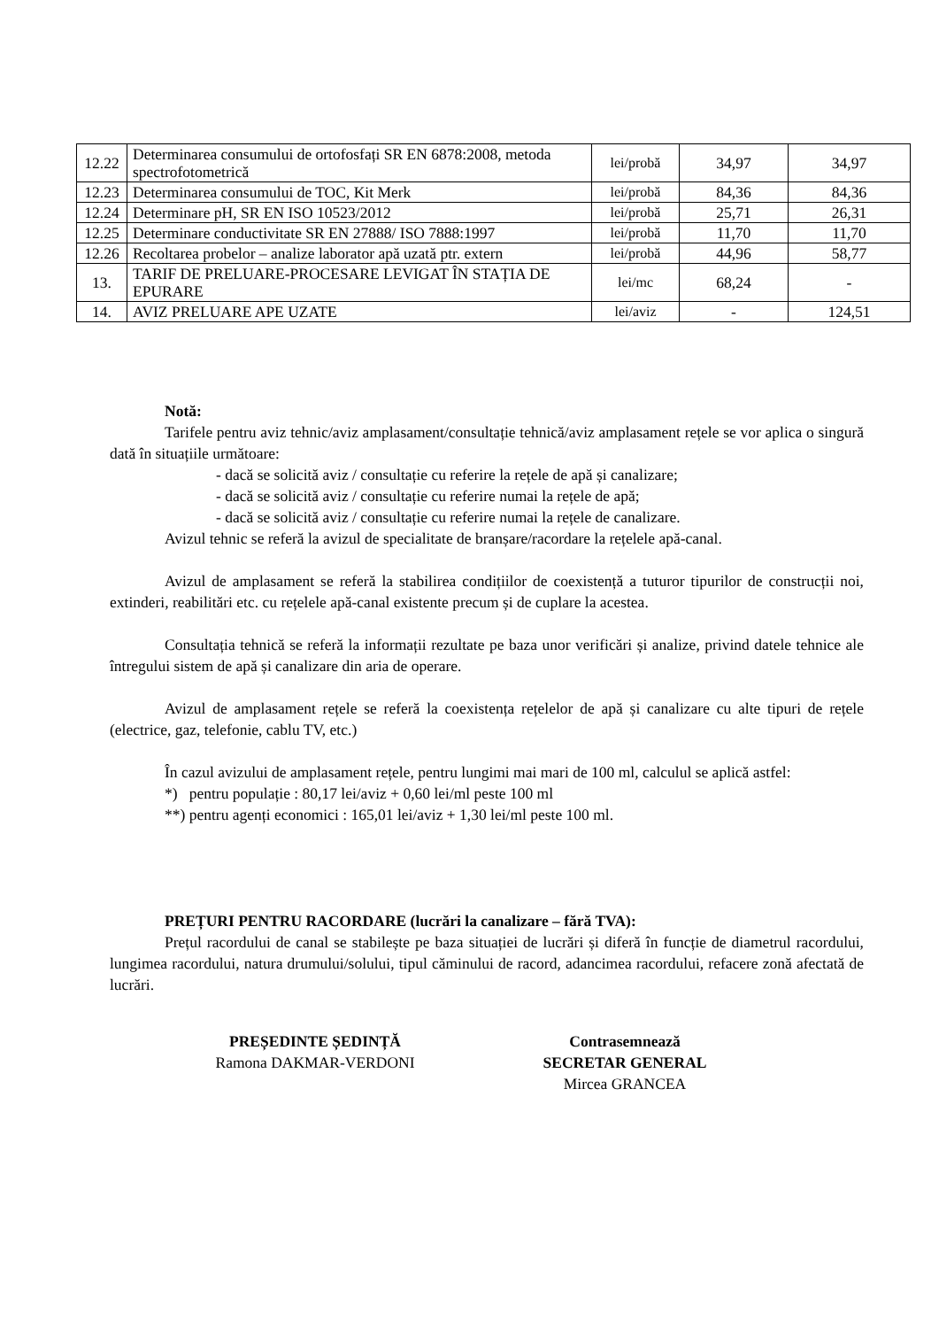| 12.22 | Determinarea consumului de ortofosfați SR EN 6878:2008, metoda spectrofotometrică | lei/probă | 34,97 | 34,97 |
| 12.23 | Determinarea consumului de TOC, Kit Merk | lei/probă | 84,36 | 84,36 |
| 12.24 | Determinare pH, SR EN ISO 10523/2012 | lei/probă | 25,71 | 26,31 |
| 12.25 | Determinare conductivitate SR EN 27888/ ISO 7888:1997 | lei/probă | 11,70 | 11,70 |
| 12.26 | Recoltarea probelor – analize laborator apă uzată ptr. extern | lei/probă | 44,96 | 58,77 |
| 13. | TARIF DE PRELUARE-PROCESARE LEVIGAT ÎN STAȚIA DE EPURARE | lei/mc | 68,24 | - |
| 14. | AVIZ PRELUARE APE UZATE | lei/aviz | - | 124,51 |
Notă:
Tarifele pentru aviz tehnic/aviz amplasament/consultație tehnică/aviz amplasament rețele se vor aplica o singură dată în situațiile următoare:
- dacă se solicită aviz / consultație cu referire la rețele de apă și canalizare;
- dacă se solicită aviz / consultație cu referire numai la rețele de apă;
- dacă se solicită aviz / consultație cu referire numai la rețele de canalizare.
Avizul tehnic se referă la avizul de specialitate de branșare/racordare la rețelele apă-canal.
Avizul de amplasament se referă la stabilirea condițiilor de coexistență a tuturor tipurilor de construcții noi, extinderi, reabilitări etc. cu rețelele apă-canal existente precum și de cuplare la acestea.
Consultația tehnică se referă la informații rezultate pe baza unor verificări și analize, privind datele tehnice ale întregului sistem de apă și canalizare din aria de operare.
Avizul de amplasament rețele se referă la coexistența rețelelor de apă și canalizare cu alte tipuri de rețele (electrice, gaz, telefonie, cablu TV, etc.)
În cazul avizului de amplasament rețele, pentru lungimi mai mari de 100 ml, calculul se aplică astfel:
*) pentru populație : 80,17 lei/aviz + 0,60 lei/ml peste 100 ml
**) pentru agenți economici : 165,01 lei/aviz + 1,30 lei/ml peste 100 ml.
PREȚURI PENTRU RACORDARE (lucrări la canalizare – fără TVA):
Prețul racordului de canal se stabilește pe baza situației de lucrări și diferă în funcție de diametrul racordului, lungimea racordului, natura drumului/solului, tipul căminului de racord, adancimea racordului, refacere zonă afectată de lucrări.
PREȘEDINTE ȘEDINȚĂ
Ramona DAKMAR-VERDONI
Contrasemnează
SECRETAR GENERAL
Mircea GRANCEA